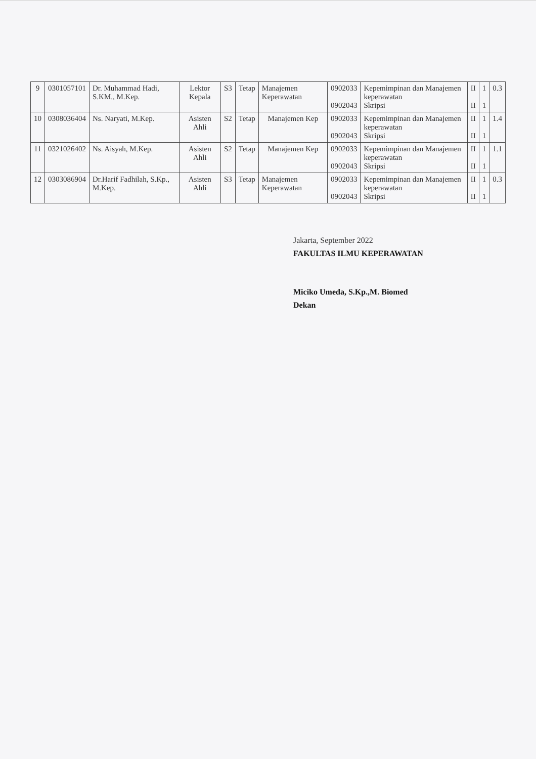| 9 | 0301057101 | Dr. Muhammad Hadi, S.KM., M.Kep. | Lektor Kepala | S3 | Tetap | Manajemen Keperawatan | 0902033 0902043 | Kepemimpinan dan Manajemen keperawatan Skripsi | II II | 1 1 | 0.3 |
| 10 | 0308036404 | Ns. Naryati, M.Kep. | Asisten Ahli | S2 | Tetap | Manajemen Kep | 0902033 0902043 | Kepemimpinan dan Manajemen keperawatan Skripsi | II II | 1 1 | 1.4 |
| 11 | 0321026402 | Ns. Aisyah, M.Kep. | Asisten Ahli | S2 | Tetap | Manajemen Kep | 0902033 0902043 | Kepemimpinan dan Manajemen keperawatan Skripsi | II II | 1 1 | 1.1 |
| 12 | 0303086904 | Dr.Harif Fadhilah, S.Kp., M.Kep. | Asisten Ahli | S3 | Tetap | Manajemen Keperawatan | 0902033 0902043 | Kepemimpinan dan Manajemen keperawatan Skripsi | II II | 1 1 | 0.3 |
Jakarta, September 2022
FAKULTAS ILMU KEPERAWATAN
Miciko Umeda, S.Kp.,M. Biomed
Dekan